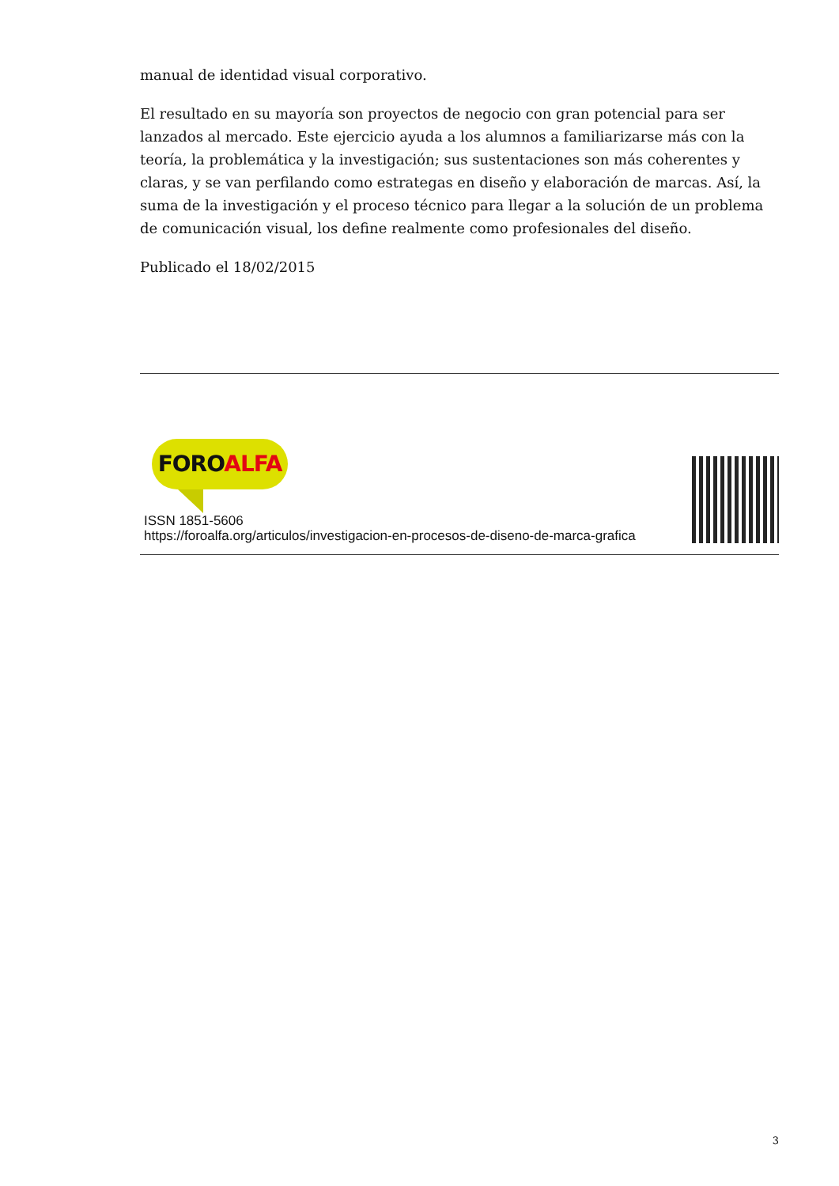manual de identidad visual corporativo.
El resultado en su mayoría son proyectos de negocio con gran potencial para ser lanzados al mercado. Este ejercicio ayuda a los alumnos a familiarizarse más con la teoría, la problemática y la investigación; sus sustentaciones son más coherentes y claras, y se van perfilando como estrategas en diseño y elaboración de marcas. Así, la suma de la investigación y el proceso técnico para llegar a la solución de un problema de comunicación visual, los define realmente como profesionales del diseño.
Publicado el 18/02/2015
FOROALFA
ISSN 1851-5606
https://foroalfa.org/articulos/investigacion-en-procesos-de-diseno-de-marca-grafica
3